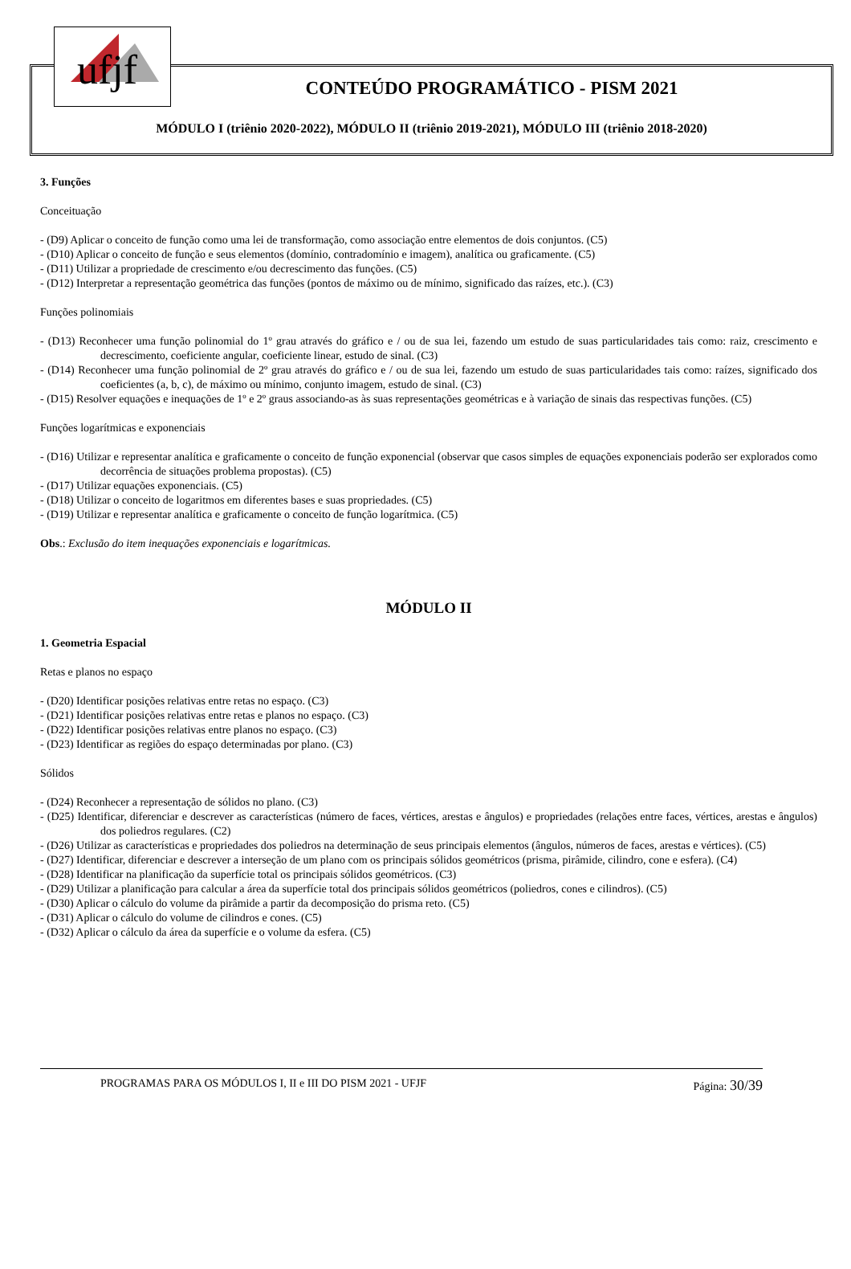ufjf
CONTEÚDO PROGRAMÁTICO - PISM 2021
MÓDULO I (triênio 2020-2022), MÓDULO II (triênio 2019-2021), MÓDULO III (triênio 2018-2020)
3. Funções
Conceituação
- (D9) Aplicar o conceito de função como uma lei de transformação, como associação entre elementos de dois conjuntos. (C5)
- (D10) Aplicar o conceito de função e seus elementos (domínio, contradomínio e imagem), analítica ou graficamente. (C5)
- (D11) Utilizar a propriedade de crescimento e/ou decrescimento das funções. (C5)
- (D12) Interpretar a representação geométrica das funções (pontos de máximo ou de mínimo, significado das raízes, etc.). (C3)
Funções polinomiais
- (D13) Reconhecer uma função polinomial do 1º grau através do gráfico e / ou de sua lei, fazendo um estudo de suas particularidades tais como: raiz, crescimento e decrescimento, coeficiente angular, coeficiente linear, estudo de sinal. (C3)
- (D14) Reconhecer uma função polinomial de 2º grau através do gráfico e / ou de sua lei, fazendo um estudo de suas particularidades tais como: raízes, significado dos coeficientes (a, b, c), de máximo ou mínimo, conjunto imagem, estudo de sinal. (C3)
- (D15) Resolver equações e inequações de 1º e 2º graus associando-as às suas representações geométricas e à variação de sinais das respectivas funções. (C5)
Funções logarítmicas e exponenciais
- (D16) Utilizar e representar analítica e graficamente o conceito de função exponencial (observar que casos simples de equações exponenciais poderão ser explorados como decorrência de situações problema propostas). (C5)
- (D17) Utilizar equações exponenciais. (C5)
- (D18) Utilizar o conceito de logaritmos em diferentes bases e suas propriedades. (C5)
- (D19) Utilizar e representar analítica e graficamente o conceito de função logarítmica. (C5)
Obs.: Exclusão do item inequações exponenciais e logarítmicas.
MÓDULO II
1. Geometria Espacial
Retas e planos no espaço
- (D20) Identificar posições relativas entre retas no espaço. (C3)
- (D21) Identificar posições relativas entre retas e planos no espaço. (C3)
- (D22) Identificar posições relativas entre planos no espaço. (C3)
- (D23) Identificar as regiões do espaço determinadas por plano. (C3)
Sólidos
- (D24) Reconhecer a representação de sólidos no plano. (C3)
- (D25) Identificar, diferenciar e descrever as características (número de faces, vértices, arestas e ângulos) e propriedades (relações entre faces, vértices, arestas e ângulos) dos poliedros regulares. (C2)
- (D26) Utilizar as características e propriedades dos poliedros na determinação de seus principais elementos (ângulos, números de faces, arestas e vértices). (C5)
- (D27) Identificar, diferenciar e descrever a interseção de um plano com os principais sólidos geométricos (prisma, pirâmide, cilindro, cone e esfera). (C4)
- (D28) Identificar na planificação da superfície total os principais sólidos geométricos. (C3)
- (D29) Utilizar a planificação para calcular a área da superfície total dos principais sólidos geométricos (poliedros, cones e cilindros). (C5)
- (D30) Aplicar o cálculo do volume da pirâmide a partir da decomposição do prisma reto. (C5)
- (D31) Aplicar o cálculo do volume de cilindros e cones. (C5)
- (D32) Aplicar o cálculo da área da superfície e o volume da esfera. (C5)
PROGRAMAS PARA OS MÓDULOS I, II e III DO PISM 2021 - UFJF Página: 30/39